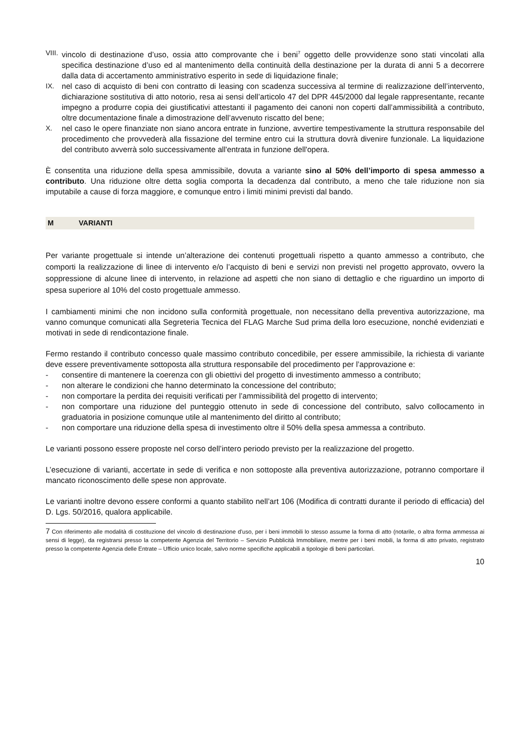VIII. vincolo di destinazione d’uso, ossia atto comprovante che i beni<sup>7</sup> oggetto delle provvidenze sono stati vincolati alla specifica destinazione d’uso ed al mantenimento della continuità della destinazione per la durata di anni 5 a decorrere dalla data di accertamento amministrativo esperito in sede di liquidazione finale;
IX. nel caso di acquisto di beni con contratto di leasing con scadenza successiva al termine di realizzazione dell’intervento, dichiarazione sostitutiva di atto notorio, resa ai sensi dell’articolo 47 del DPR 445/2000 dal legale rappresentante, recante impegno a produrre copia dei giustificativi attestanti il pagamento dei canoni non coperti dall’ammissibilità a contributo, oltre documentazione finale a dimostrazione dell’avvenuto riscatto del bene;
X. nel caso le opere finanziate non siano ancora entrate in funzione, avvertire tempestivamente la struttura responsabile del procedimento che provvederà alla fissazione del termine entro cui la struttura dovrà divenire funzionale. La liquidazione del contributo avverrà solo successivamente all'entrata in funzione dell'opera.
È consentita una riduzione della spesa ammissibile, dovuta a variante sino al 50% dell’importo di spesa ammesso a contributo. Una riduzione oltre detta soglia comporta la decadenza dal contributo, a meno che tale riduzione non sia imputabile a cause di forza maggiore, e comunque entro i limiti minimi previsti dal bando.
M VARIANTI
Per variante progettuale si intende un’alterazione dei contenuti progettuali rispetto a quanto ammesso a contributo, che comporti la realizzazione di linee di intervento e/o l’acquisto di beni e servizi non previsti nel progetto approvato, ovvero la soppressione di alcune linee di intervento, in relazione ad aspetti che non siano di dettaglio e che riguardino un importo di spesa superiore al 10% del costo progettuale ammesso.
I cambiamenti minimi che non incidono sulla conformità progettuale, non necessitano della preventiva autorizzazione, ma vanno comunque comunicati alla Segreteria Tecnica del FLAG Marche Sud prima della loro esecuzione, nonché evidenziati e motivati in sede di rendicontazione finale.
Fermo restando il contributo concesso quale massimo contributo concedibile, per essere ammissibile, la richiesta di variante deve essere preventivamente sottoposta alla struttura responsabile del procedimento per l’approvazione e:
- consentire di mantenere la coerenza con gli obiettivi del progetto di investimento ammesso a contributo;
- non alterare le condizioni che hanno determinato la concessione del contributo;
- non comportare la perdita dei requisiti verificati per l’ammissibilità del progetto di intervento;
- non comportare una riduzione del punteggio ottenuto in sede di concessione del contributo, salvo collocamento in graduatoria in posizione comunque utile al mantenimento del diritto al contributo;
- non comportare una riduzione della spesa di investimento oltre il 50% della spesa ammessa a contributo.
Le varianti possono essere proposte nel corso dell’intero periodo previsto per la realizzazione del progetto.
L’esecuzione di varianti, accertate in sede di verifica e non sottoposte alla preventiva autorizzazione, potranno comportare il mancato riconoscimento delle spese non approvate.
Le varianti inoltre devono essere conformi a quanto stabilito nell’art 106 (Modifica di contratti durante il periodo di efficacia) del D. Lgs. 50/2016, qualora applicabile.
7 Con riferimento alle modalità di costituzione del vincolo di destinazione d’uso, per i beni immobili lo stesso assume la forma di atto (notarile, o altra forma ammessa ai sensi di legge), da registrarsi presso la competente Agenzia del Territorio – Servizio Pubblicità Immobiliare, mentre per i beni mobili, la forma di atto privato, registrato presso la competente Agenzia delle Entrate – Ufficio unico locale, salvo norme specifiche applicabili a tipologie di beni particolari.
10